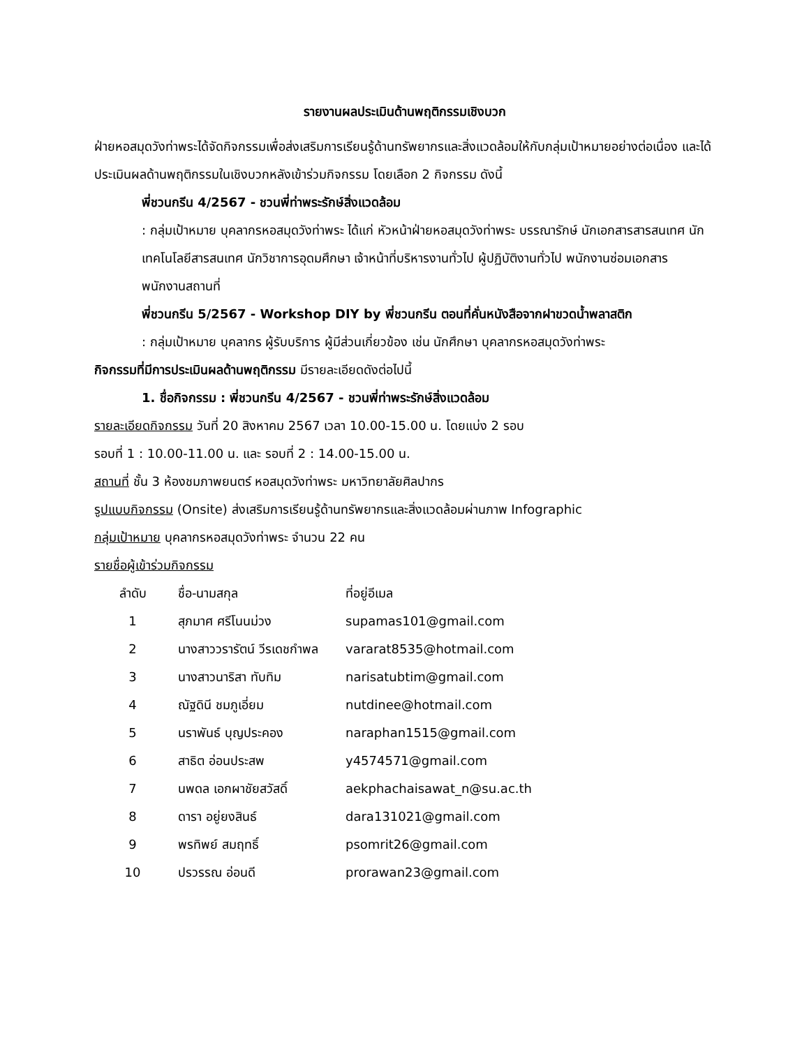รายงานผลประเมินด้านพฤติกรรมเชิงบวก
ฝ่ายหอสมุดวังท่าพระได้จัดกิจกรรมเพื่อส่งเสริมการเรียนรู้ด้านทรัพยากรและสิ่งแวดล้อมให้กับกลุ่มเป้าหมายอย่างต่อเนื่อง และได้ประเมินผลด้านพฤติกรรมในเชิงบวกหลังเข้าร่วมกิจกรรม โดยเลือก 2 กิจกรรม ดังนี้
พี่ชวนกรีน 4/2567 - ชวนพี่ท่าพระรักษ์สิ่งแวดล้อม
: กลุ่มเป้าหมาย บุคลากรหอสมุดวังท่าพระ ได้แก่ หัวหน้าฝ่ายหอสมุดวังท่าพระ บรรณารักษ์ นักเอกสารสารสนเทศ นักเทคโนโลยีสารสนเทศ นักวิชาการอุดมศึกษา เจ้าหน้าที่บริหารงานทั่วไป ผู้ปฏิบัติงานทั่วไป พนักงานซ่อมเอกสาร พนักงานสถานที่
พี่ชวนกรีน 5/2567 - Workshop DIY by พี่ชวนกรีน ตอนที่คั่นหนังสือจากฝาขวดน้ำพลาสติก
: กลุ่มเป้าหมาย บุคลากร ผู้รับบริการ ผู้มีส่วนเกี่ยวข้อง เช่น นักศึกษา บุคลากรหอสมุดวังท่าพระ
กิจกรรมที่มีการประเมินผลด้านพฤติกรรม มีรายละเอียดดังต่อไปนี้
1. ชื่อกิจกรรม : พี่ชวนกรีน 4/2567 - ชวนพี่ท่าพระรักษ์สิ่งแวดล้อม
รายละเอียดกิจกรรม วันที่ 20 สิงหาคม 2567 เวลา 10.00-15.00 น. โดยแบ่ง 2 รอบ
รอบที่ 1 : 10.00-11.00 น. และ รอบที่ 2 : 14.00-15.00 น.
สถานที่ ชั้น 3 ห้องชมภาพยนตร์ หอสมุดวังท่าพระ มหาวิทยาลัยศิลปากร
รูปแบบกิจกรรม (Onsite) ส่งเสริมการเรียนรู้ด้านทรัพยากรและสิ่งแวดล้อมผ่านภาพ Infographic
กลุ่มเป้าหมาย บุคลากรหอสมุดวังท่าพระ จำนวน 22 คน
รายชื่อผู้เข้าร่วมกิจกรรม
| ลำดับ | ชื่อ-นามสกุล | ที่อยู่อีเมล |
| --- | --- | --- |
| 1 | สุภมาศ ศรีโนนม่วง | supamas101@gmail.com |
| 2 | นางสาววรารัตน์ วีรเดชกำพล | vararat8535@hotmail.com |
| 3 | นางสาวนาริสา ทับทิม | narisatubtim@gmail.com |
| 4 | ณัฐดินี ชมภูเอี่ยม | nutdinee@hotmail.com |
| 5 | นราพันธ์ บุญประคอง | naraphan1515@gmail.com |
| 6 | สาธิต อ่อนประสพ | y4574571@gmail.com |
| 7 | นพดล เอกผาชัยสวัสดิ์ | aekphachaisawat_n@su.ac.th |
| 8 | ดารา อยู่ยงสินธ์ | dara131021@gmail.com |
| 9 | พรทิพย์ สมฤทธิ์ | psomrit26@gmail.com |
| 10 | ปรวรรณ อ่อนดี | prorawan23@gmail.com |